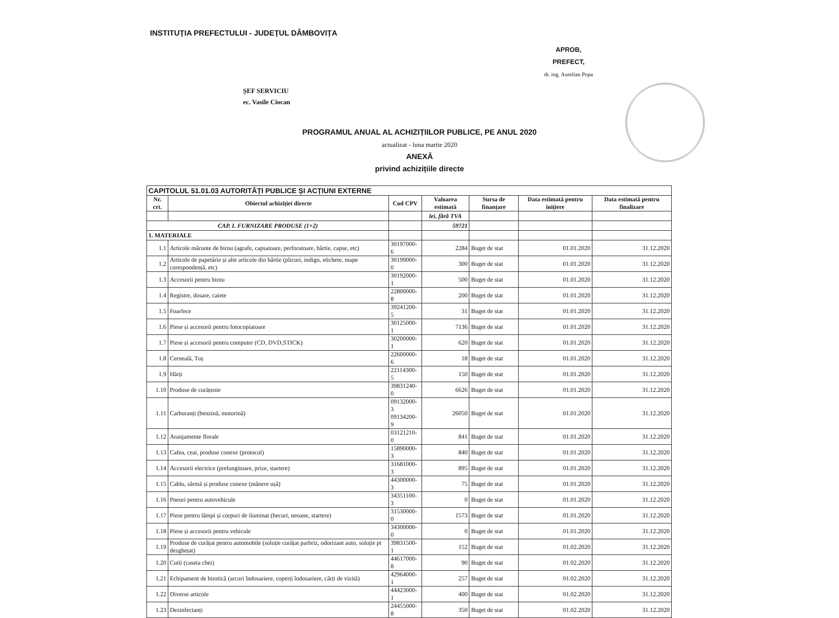INSTITUȚIA PREFECTULUI - JUDEȚUL DÂMBOVIȚA
APROB,
PREFECT,
dr. ing. Aurelian Popa
ȘEF SERVICIU
ec. Vasile Ciocan
PROGRAMUL ANUAL AL ACHIZIȚIILOR PUBLICE, PE ANUL 2020
actualizat - luna martie 2020
ANEXĂ
privind achizițiile directe
| CAPITOLUL 51.01.03 AUTORITĂȚI PUBLICE ȘI ACȚIUNI EXTERNE | | | | | | |
| --- | --- | --- | --- | --- | --- | --- |
| Nr. crt. | Obiectul achiziției directe | Cod CPV | Valoarea estimată | Sursa de finanțare | Data estimată pentru inițiere | Data estimată pentru finalizare |
| | | | lei, fără TVA | | | |
| CAP. I. FURNIZARE PRODUSE (1+2) | | | 59721 | | | |
| 1. MATERIALE | | | | | | |
| 1.1 | Articole mărunte de birou (agrafe, capsatoare, perforatoare, hârtie, capse, etc) | 30197000-6 | 2284 | Buget de stat | 01.01.2020 | 31.12.2020 |
| 1.2 | Articole de papetărie și alte articole din hârtie (plicuri, indigo, etichete, mape corespondență, etc) | 30199000-0 | 300 | Buget de stat | 01.01.2020 | 31.12.2020 |
| 1.3 | Accesorii pentru birou | 30192000-1 | 500 | Buget de stat | 01.01.2020 | 31.12.2020 |
| 1.4 | Registre, dosare, caiete | 22800000-8 | 200 | Buget de stat | 01.01.2020 | 31.12.2020 |
| 1.5 | Foarfece | 39241200-5 | 31 | Buget de stat | 01.01.2020 | 31.12.2020 |
| 1.6 | Piese și accesorii pentru fotocopiatoare | 30125000-1 | 7136 | Buget de stat | 01.01.2020 | 31.12.2020 |
| 1.7 | Piese și accesorii pentru computer (CD, DVD,STICK) | 30200000-1 | 620 | Buget de stat | 01.01.2020 | 31.12.2020 |
| 1.8 | Cerneală, Tuș | 22600000-6 | 18 | Buget de stat | 01.01.2020 | 31.12.2020 |
| 1.9 | Hărți | 22114300-5 | 150 | Buget de stat | 01.01.2020 | 31.12.2020 |
| 1.10 | Produse de curățenie | 39831240-0 | 6626 | Buget de stat | 01.01.2020 | 31.12.2020 |
| 1.11 | Carburanți (benzină, motorină) | 09132000-3 09134200-9 | 26050 | Buget de stat | 01.01.2020 | 31.12.2020 |
| 1.12 | Aranjamente florale | 03121210-0 | 841 | Buget de stat | 01.01.2020 | 31.12.2020 |
| 1.13 | Cafea, ceai, produse conexe (protocol) | 15890000-3 | 840 | Buget de stat | 01.01.2020 | 31.12.2020 |
| 1.14 | Accesorii electrice (prelungitoare, prize, startere) | 31681000-3 | 895 | Buget de stat | 01.01.2020 | 31.12.2020 |
| 1.15 | Cablu, sârmă și produse conexe (mânere ușă) | 44300000-3 | 75 | Buget de stat | 01.01.2020 | 31.12.2020 |
| 1.16 | Pneuri pentru autovehicule | 34351100-3 | 0 | Buget de stat | 01.01.2020 | 31.12.2020 |
| 1.17 | Piese pentru lămpi și corpuri de iluminat (becuri, neoane, startere) | 31530000-0 | 1573 | Buget de stat | 01.01.2020 | 31.12.2020 |
| 1.18 | Piese și accesorii pentru vehicule | 34300000-0 | 0 | Buget de stat | 01.01.2020 | 31.12.2020 |
| 1.19 | Produse de curățat pentru automobile (soluție curățat parbriz, odorizant auto, soluție pt dezghețat) | 39831500-1 | 152 | Buget de stat | 01.02.2020 | 31.12.2020 |
| 1.20 | Cutii (caseta chei) | 44617000-8 | 90 | Buget de stat | 01.02.2020 | 31.12.2020 |
| 1.21 | Echipament de birotică (arcuri îndosariere, coperți îndosariere, cărți de vizită) | 42964000-1 | 257 | Buget de stat | 01.02.2020 | 31.12.2020 |
| 1.22 | Diverse articole | 44423000-1 | 400 | Buget de stat | 01.02.2020 | 31.12.2020 |
| 1.23 | Dezinfectanți | 24455000-8 | 350 | Buget de stat | 01.02.2020 | 31.12.2020 |